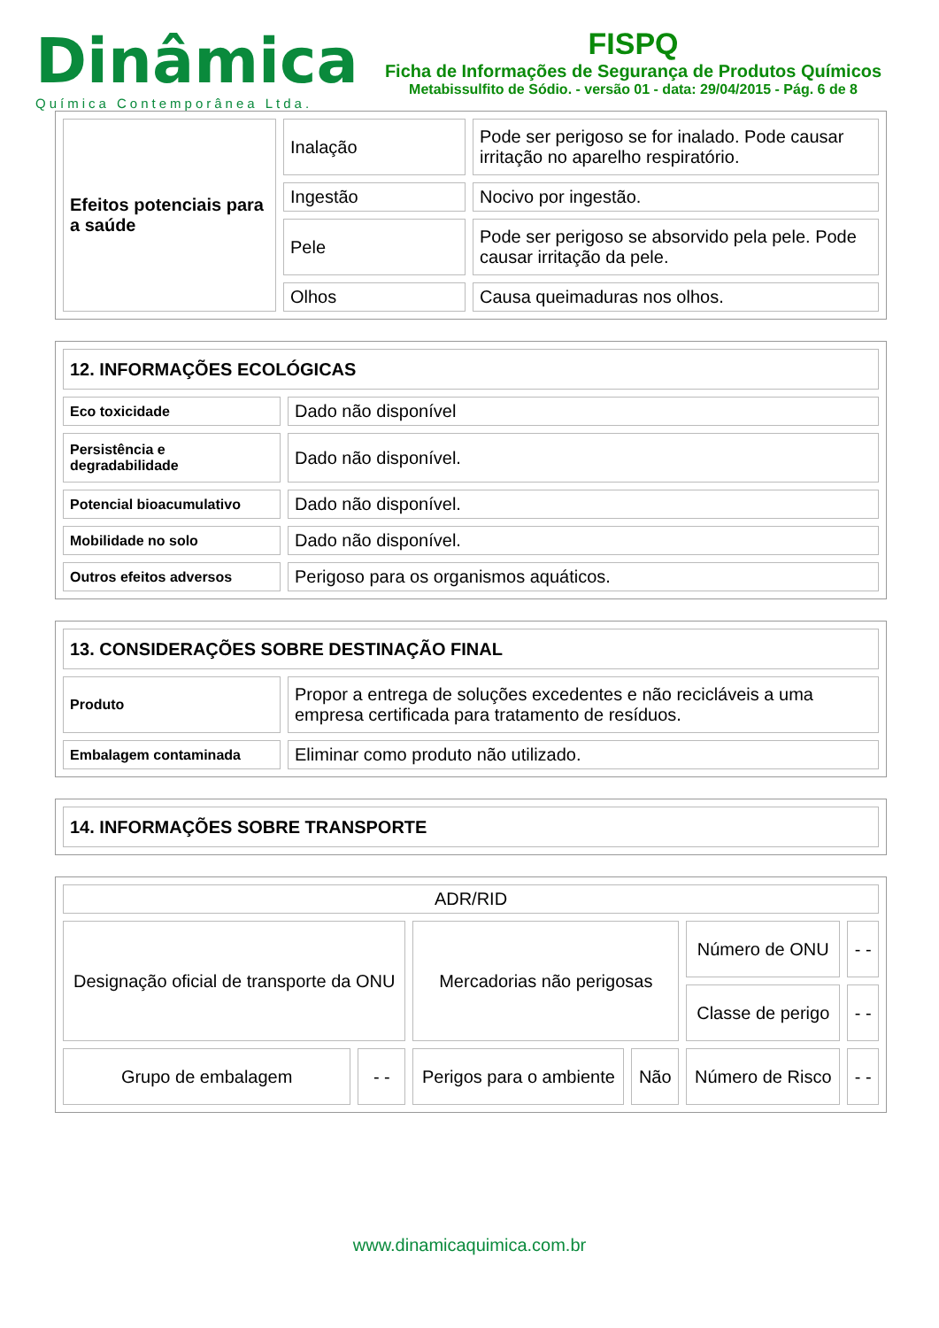Dinâmica
Química Contemporânea Ltda.
FISPQ
Ficha de Informações de Segurança de Produtos Químicos
Metabissulfito de Sódio. - versão 01 - data: 29/04/2015 - Pág. 6 de 8
| Efeitos potenciais para a saúde | Inalação | Pode ser perigoso se for inalado. Pode causar irritação no aparelho respiratório. |
| | Ingestão | Nocivo por ingestão. |
| | Pele | Pode ser perigoso se absorvido pela pele. Pode causar irritação da pele. |
| | Olhos | Causa queimaduras nos olhos. |
| 12. INFORMAÇÕES ECOLÓGICAS | |
| Eco toxicidade | Dado não disponível |
| Persistência e degradabilidade | Dado não disponível. |
| Potencial bioacumulativo | Dado não disponível. |
| Mobilidade no solo | Dado não disponível. |
| Outros efeitos adversos | Perigoso para os organismos aquáticos. |
| 13. CONSIDERAÇÕES SOBRE DESTINAÇÃO FINAL | |
| Produto | Propor a entrega de soluções excedentes e não recicláveis a uma empresa certificada para tratamento de resíduos. |
| Embalagem contaminada | Eliminar como produto não utilizado. |
| 14. INFORMAÇÕES SOBRE TRANSPORTE |
| ADR/RID | | | | | |
| Designação oficial de transporte da ONU | | Mercadorias não perigosas | | Número de ONU | - - |
| | | | | Classe de perigo | - - |
| Grupo de embalagem | - - | Perigos para o ambiente | Não | Número de Risco | - - |
www.dinamicaquimica.com.br